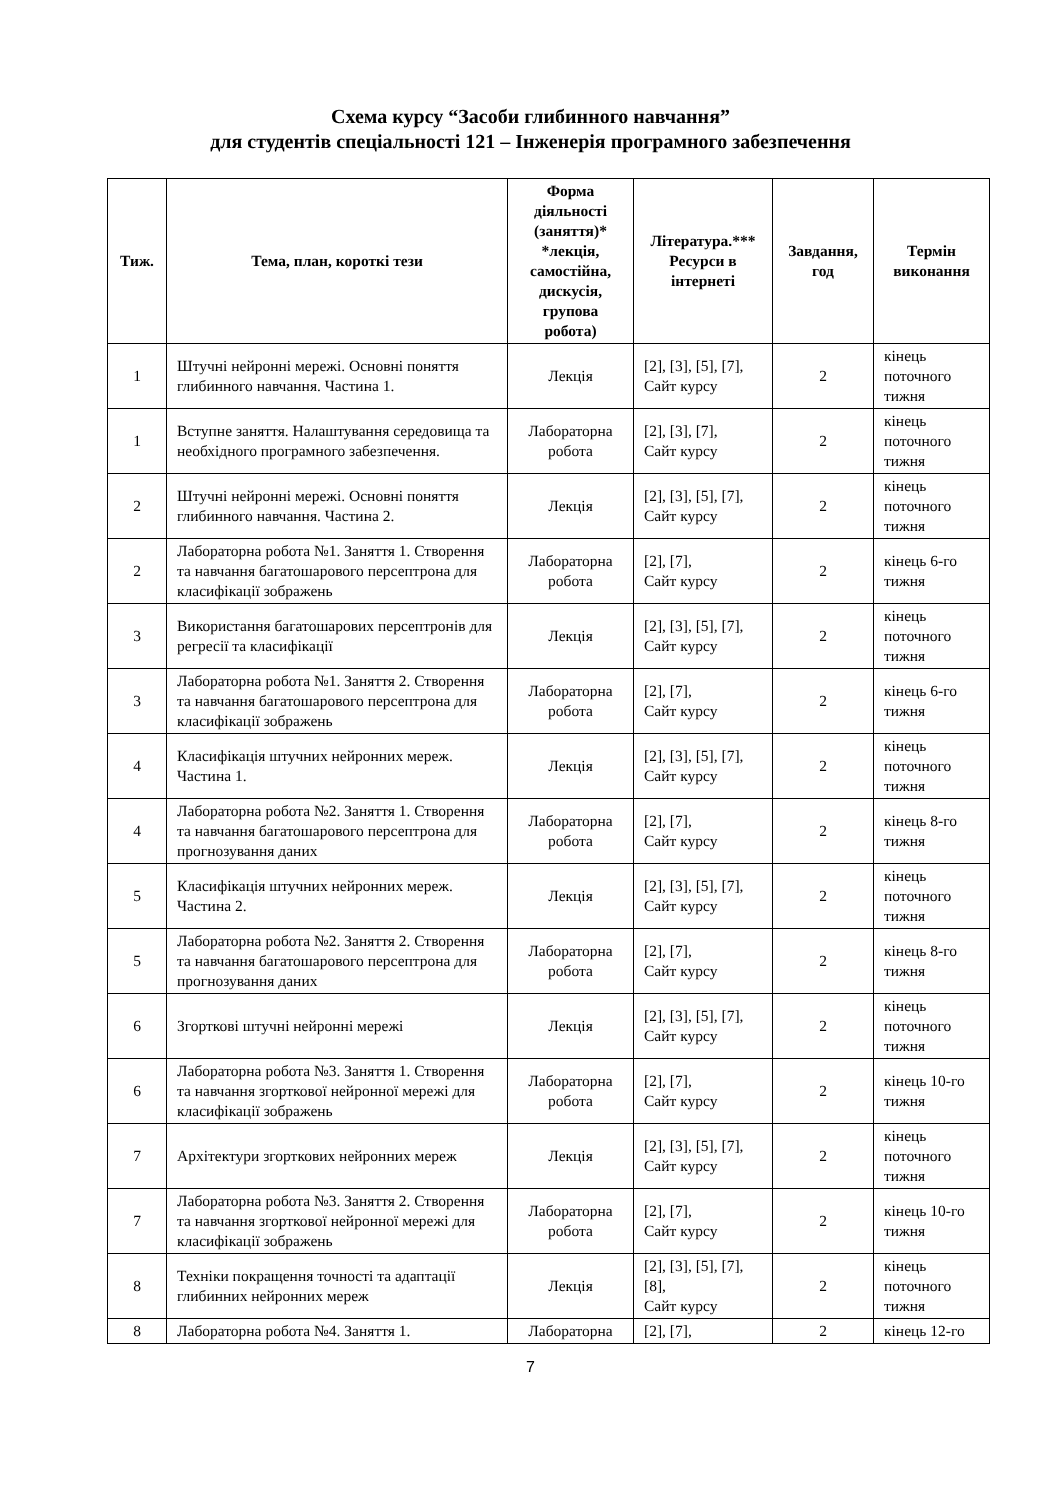Схема курсу “Засоби глибинного навчання”
для студентів спеціальності 121 – Інженерія програмного забезпечення
| Тиж. | Тема, план, короткі тези | Форма діяльності (заняття)* *лекція, самостійна, дискусія, групова робота) | Література.*** Ресурси в інтернеті | Завдання, год | Термін виконання |
| --- | --- | --- | --- | --- | --- |
| 1 | Штучні нейронні мережі. Основні поняття глибинного навчання. Частина 1. | Лекція | [2], [3], [5], [7], Сайт курсу | 2 | кінець поточного тижня |
| 1 | Вступне заняття. Налаштування середовища та необхідного програмного забезпечення. | Лабораторна робота | [2], [3], [7], Сайт курсу | 2 | кінець поточного тижня |
| 2 | Штучні нейронні мережі. Основні поняття глибинного навчання. Частина 2. | Лекція | [2], [3], [5], [7], Сайт курсу | 2 | кінець поточного тижня |
| 2 | Лабораторна робота №1. Заняття 1. Створення та навчання багатошарового персептрона для класифікації зображень | Лабораторна робота | [2], [7], Сайт курсу | 2 | кінець 6-го тижня |
| 3 | Використання багатошарових персептронів для регресії та класифікації | Лекція | [2], [3], [5], [7], Сайт курсу | 2 | кінець поточного тижня |
| 3 | Лабораторна робота №1. Заняття 2. Створення та навчання багатошарового персептрона для класифікації зображень | Лабораторна робота | [2], [7], Сайт курсу | 2 | кінець 6-го тижня |
| 4 | Класифікація штучних нейронних мереж. Частина 1. | Лекція | [2], [3], [5], [7], Сайт курсу | 2 | кінець поточного тижня |
| 4 | Лабораторна робота №2. Заняття 1. Створення та навчання багатошарового персептрона для прогнозування даних | Лабораторна робота | [2], [7], Сайт курсу | 2 | кінець 8-го тижня |
| 5 | Класифікація штучних нейронних мереж. Частина 2. | Лекція | [2], [3], [5], [7], Сайт курсу | 2 | кінець поточного тижня |
| 5 | Лабораторна робота №2. Заняття 2. Створення та навчання багатошарового персептрона для прогнозування даних | Лабораторна робота | [2], [7], Сайт курсу | 2 | кінець 8-го тижня |
| 6 | Згорткові штучні нейронні мережі | Лекція | [2], [3], [5], [7], Сайт курсу | 2 | кінець поточного тижня |
| 6 | Лабораторна робота №3. Заняття 1. Створення та навчання згорткової нейронної мережі для класифікації зображень | Лабораторна робота | [2], [7], Сайт курсу | 2 | кінець 10-го тижня |
| 7 | Архітектури згорткових нейронних мереж | Лекція | [2], [3], [5], [7], Сайт курсу | 2 | кінець поточного тижня |
| 7 | Лабораторна робота №3. Заняття 2. Створення та навчання згорткової нейронної мережі для класифікації зображень | Лабораторна робота | [2], [7], Сайт курсу | 2 | кінець 10-го тижня |
| 8 | Техніки покращення точності та адаптації глибинних нейронних мереж | Лекція | [2], [3], [5], [7], [8], Сайт курсу | 2 | кінець поточного тижня |
| 8 | Лабораторна робота №4. Заняття 1. | Лабораторна | [2], [7], | 2 | кінець 12-го |
7